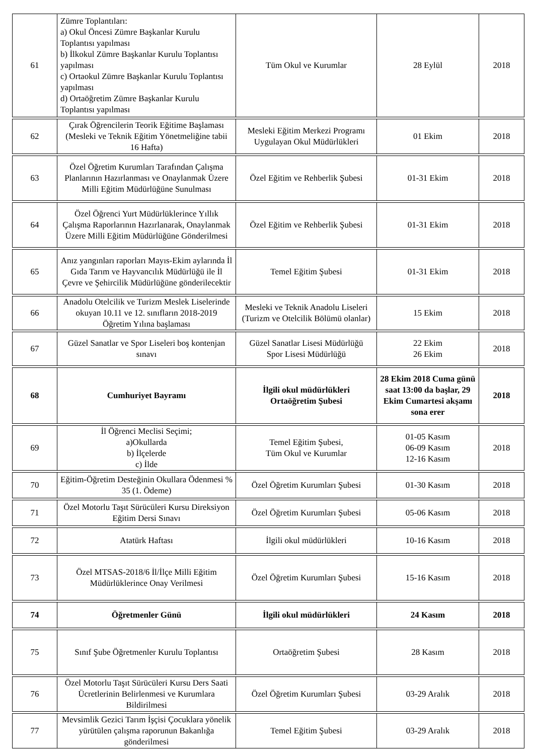| 61 | Zümre Toplantıları: a) Okul Öncesi Zümre Başkanlar Kurulu Toplantısı yapılması b) İlkokul Zümre Başkanlar Kurulu Toplantısı yapılması c) Ortaokul Zümre Başkanlar Kurulu Toplantısı yapılması d) Ortaöğretim Zümre Başkanlar Kurulu Toplantısı yapılması | Tüm Okul ve Kurumlar | 28 Eylül | 2018 |
| 62 | Çırak Öğrencilerin Teorik Eğitime Başlaması (Mesleki ve Teknik Eğitim Yönetmeliğine tabii 16 Hafta) | Mesleki Eğitim Merkezi Programı Uygulayan Okul Müdürlükleri | 01 Ekim | 2018 |
| 63 | Özel Öğretim Kurumları Tarafından Çalışma Planlarının Hazırlanması ve Onaylanmak Üzere Milli Eğitim Müdürlüğüne Sunulması | Özel Eğitim ve Rehberlik Şubesi | 01-31 Ekim | 2018 |
| 64 | Özel Öğrenci Yurt Müdürlüklerince Yıllık Çalışma Raporlarının Hazırlanarak, Onaylanmak Üzere Milli Eğitim Müdürlüğüne Gönderilmesi | Özel Eğitim ve Rehberlik Şubesi | 01-31 Ekim | 2018 |
| 65 | Anız yangınları raporları Mayıs-Ekim aylarında İl Gıda Tarım ve Hayvancılık Müdürlüğü ile İl Çevre ve Şehircilik Müdürlüğüne gönderilecektir | Temel Eğitim Şubesi | 01-31 Ekim | 2018 |
| 66 | Anadolu Otelcilik ve Turizm Meslek Liselerinde okuyan 10.11 ve 12. sınıfların 2018-2019 Öğretim Yılına başlaması | Mesleki ve Teknik Anadolu Liseleri (Turizm ve Otelcilik Bölümü olanlar) | 15 Ekim | 2018 |
| 67 | Güzel Sanatlar ve Spor Liseleri boş kontenjan sınavı | Güzel Sanatlar Lisesi Müdürlüğü Spor Lisesi Müdürlüğü | 22 Ekim 26 Ekim | 2018 |
| 68 | Cumhuriyet Bayramı | İlgili okul müdürlükleri Ortaöğretim Şubesi | 28 Ekim 2018 Cuma günü saat 13:00 da başlar, 29 Ekim Cumartesi akşamı sona erer | 2018 |
| 69 | İl Öğrenci Meclisi Seçimi; a)Okullarda b) İlçelerde c) İlde | Temel Eğitim Şubesi, Tüm Okul ve Kurumlar | 01-05 Kasım 06-09 Kasım 12-16 Kasım | 2018 |
| 70 | Eğitim-Öğretim Desteğinin Okullara Ödenmesi % 35 (1. Ödeme) | Özel Öğretim Kurumları Şubesi | 01-30 Kasım | 2018 |
| 71 | Özel Motorlu Taşıt Sürücüleri Kursu Direksiyon Eğitim Dersi Sınavı | Özel Öğretim Kurumları Şubesi | 05-06 Kasım | 2018 |
| 72 | Atatürk Haftası | İlgili okul müdürlükleri | 10-16 Kasım | 2018 |
| 73 | Özel MTSAS-2018/6 İl/İlçe Milli Eğitim Müdürlüklerince Onay Verilmesi | Özel Öğretim Kurumları Şubesi | 15-16 Kasım | 2018 |
| 74 | Öğretmenler Günü | İlgili okul müdürlükleri | 24 Kasım | 2018 |
| 75 | Sınıf Şube Öğretmenler Kurulu Toplantısı | Ortaöğretim Şubesi | 28 Kasım | 2018 |
| 76 | Özel Motorlu Taşıt Sürücüleri Kursu Ders Saati Ücretlerinin Belirlenmesi ve Kurumlara Bildirilmesi | Özel Öğretim Kurumları Şubesi | 03-29 Aralık | 2018 |
| 77 | Mevsimlik Gezici Tarım İşçisi Çocuklara yönelik yürütülen çalışma raporunun Bakanlığa gönderilmesi | Temel Eğitim Şubesi | 03-29 Aralık | 2018 |